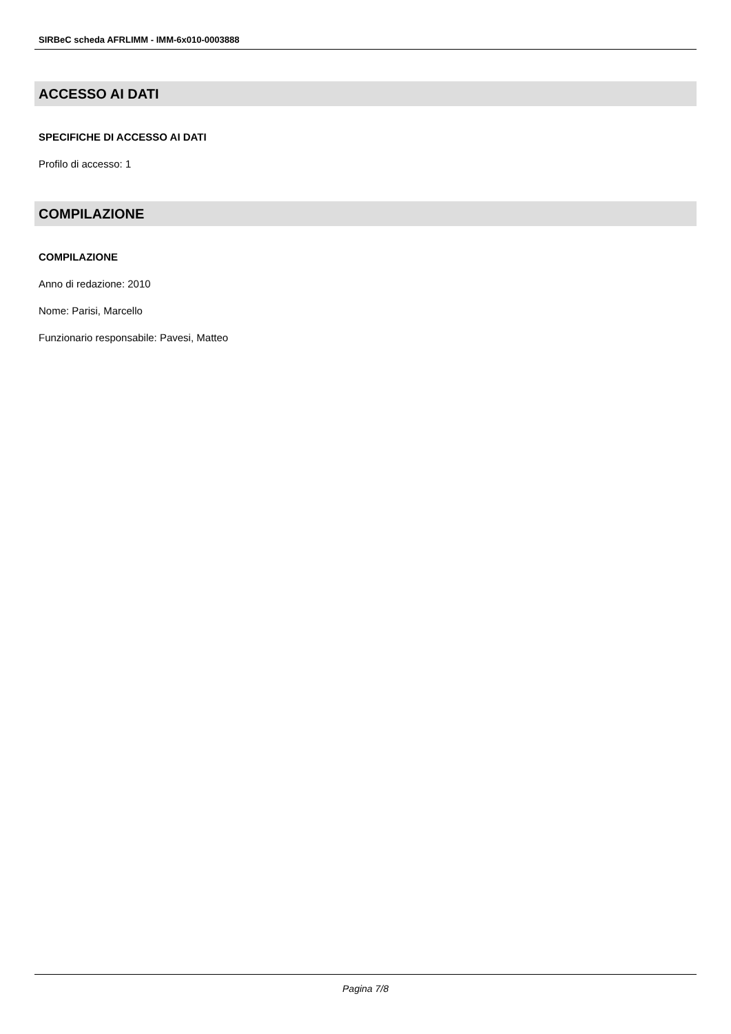SIRBeC scheda AFRLIMM - IMM-6x010-0003888
ACCESSO AI DATI
SPECIFICHE DI ACCESSO AI DATI
Profilo di accesso: 1
COMPILAZIONE
COMPILAZIONE
Anno di redazione: 2010
Nome: Parisi, Marcello
Funzionario responsabile: Pavesi, Matteo
Pagina 7/8